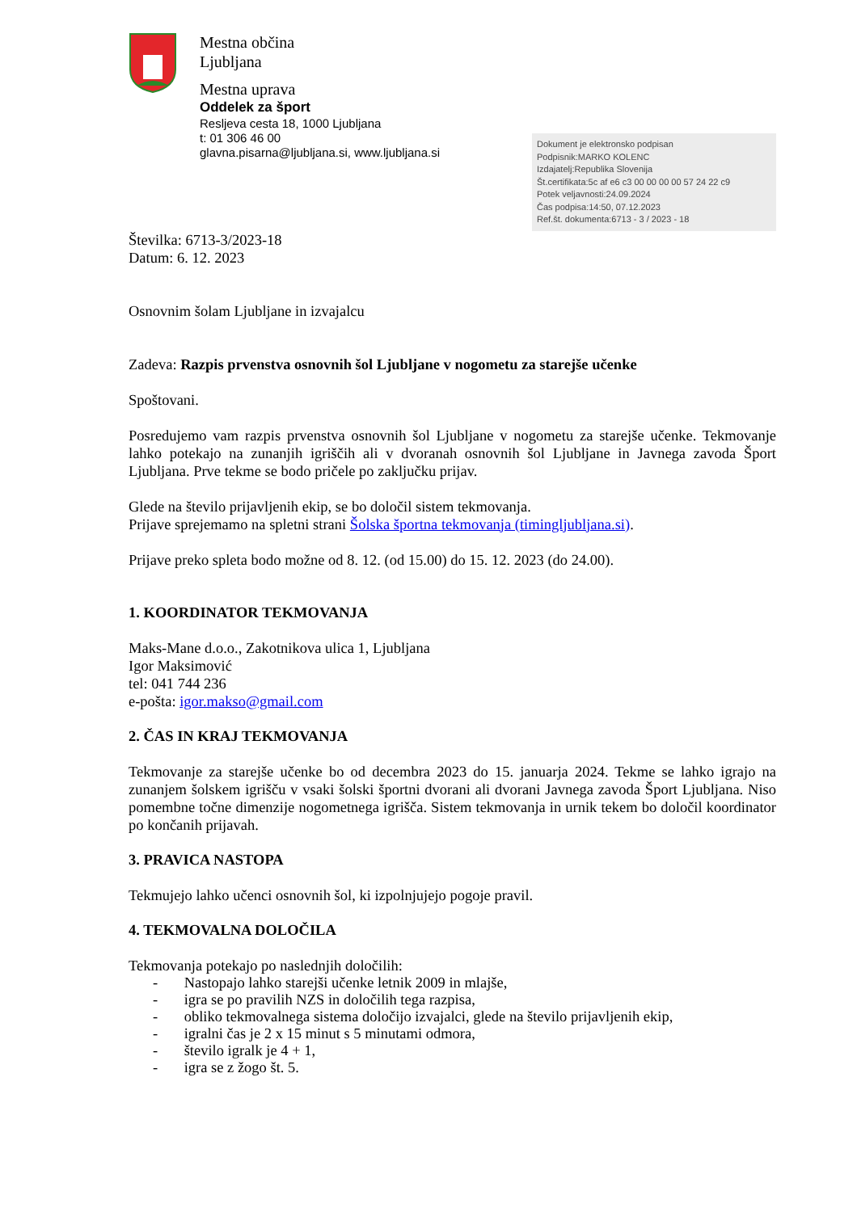Mestna občina
Ljubljana
Mestna uprava
Oddelek za šport
Resljeva cesta 18, 1000 Ljubljana
t: 01 306 46 00
glavna.pisarna@ljubljana.si, www.ljubljana.si
Dokument je elektronsko podpisan
Podpisnik:MARKO KOLENC
Izdajatelj:Republika Slovenija
Št.certifikata:5c af e6 c3 00 00 00 00 57 24 22 c9
Potek veljavnosti:24.09.2024
Čas podpisa:14:50, 07.12.2023
Ref.št. dokumenta:6713 - 3 / 2023 - 18
Številka: 6713-3/2023-18
Datum: 6. 12. 2023
Osnovnim šolam Ljubljane in izvajalcu
Zadeva: Razpis prvenstva osnovnih šol Ljubljane v nogometu za starejše učenke
Spoštovani.
Posredujemo vam razpis prvenstva osnovnih šol Ljubljane v nogometu za starejše učenke. Tekmovanje lahko potekajo na zunanjih igriščih ali v dvoranah osnovnih šol Ljubljane in Javnega zavoda Šport Ljubljana. Prve tekme se bodo pričele po zaključku prijav.
Glede na število prijavljenih ekip, se bo določil sistem tekmovanja.
Prijave sprejemamo na spletni strani Šolska športna tekmovanja (timingljubljana.si).
Prijave preko spleta bodo možne od 8. 12. (od 15.00) do 15. 12. 2023 (do 24.00).
1. KOORDINATOR TEKMOVANJA
Maks-Mane d.o.o., Zakotnikova ulica 1, Ljubljana
Igor Maksimović
tel: 041 744 236
e-pošta: igor.makso@gmail.com
2. ČAS IN KRAJ TEKMOVANJA
Tekmovanje za starejše učenke bo od decembra 2023 do 15. januarja 2024. Tekme se lahko igrajo na zunanjem šolskem igrišču v vsaki šolski športni dvorani ali dvorani Javnega zavoda Šport Ljubljana. Niso pomembne točne dimenzije nogometnega igrišča. Sistem tekmovanja in urnik tekem bo določil koordinator po končanih prijavah.
3. PRAVICA NASTOPA
Tekmujejo lahko učenci osnovnih šol, ki izpolnjujejo pogoje pravil.
4. TEKMOVALNA DOLOČILA
Tekmovanja potekajo po naslednjih določilih:
- Nastopajo lahko starejši učenke letnik 2009 in mlajše,
- igra se po pravilih NZS in določilih tega razpisa,
- obliko tekmovalnega sistema določijo izvajalci, glede na število prijavljenih ekip,
- igralni čas je 2 x 15 minut s 5 minutami odmora,
- število igralk je 4 + 1,
- igra se z žogo št. 5.